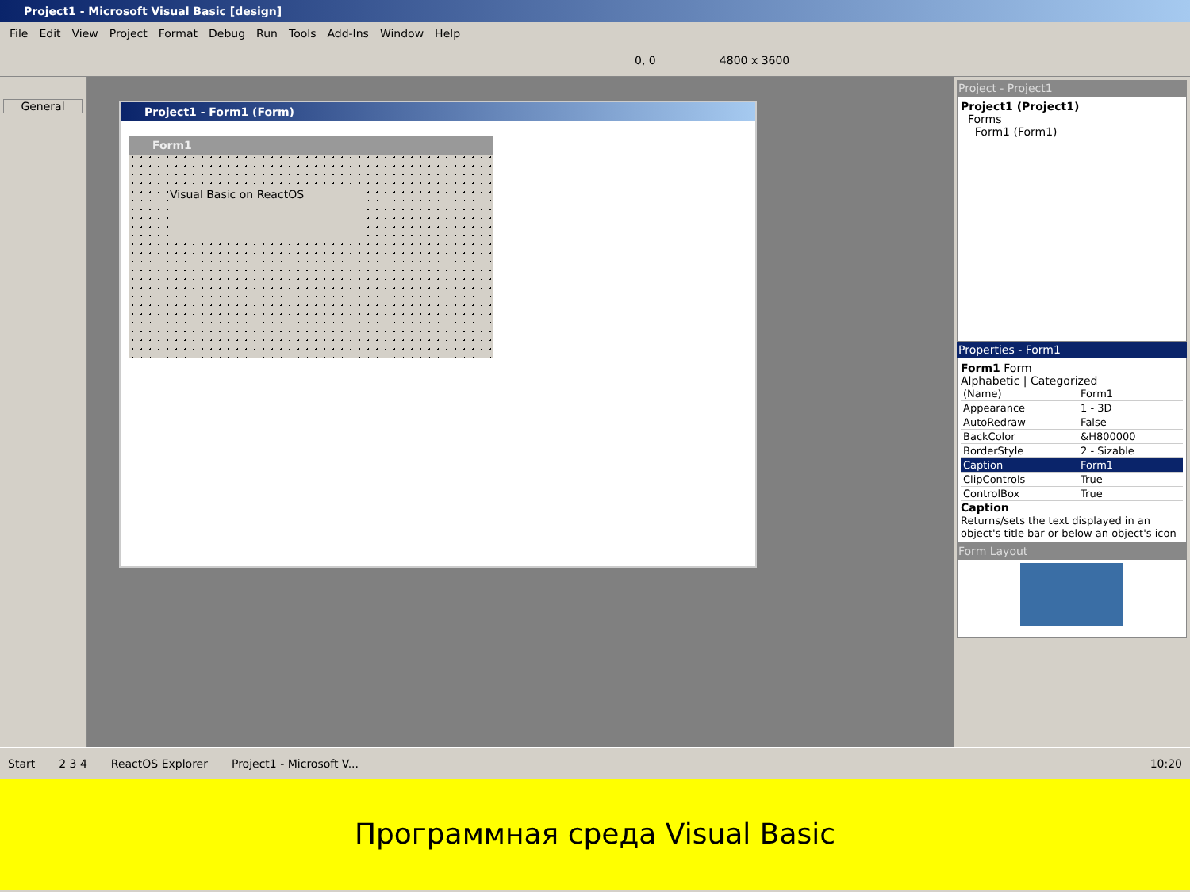Project1 - Microsoft Visual Basic [design]
File Edit View Project Format Debug Run Tools Add-Ins Window Help
0, 0 4800 x 3600
General
Project1 - Form1 (Form)
Form1
Visual Basic on ReactOS
Project - Project1
Project1 (Project1)
Forms
Form1 (Form1)
Properties - Form1
Form1 Form
Alphabetic | Categorized
| (Name) | Form1 |
| Appearance | 1 - 3D |
| AutoRedraw | False |
| BackColor | &H800000 |
| BorderStyle | 2 - Sizable |
| Caption | Form1 |
| ClipControls | True |
| ControlBox | True |
Caption
Returns/sets the text displayed in an object's title bar or below an object's icon
Form Layout
Start 2 3 4 ReactOS Explorer Project1 - Microsoft V... 10:20
Программная среда Visual Basic